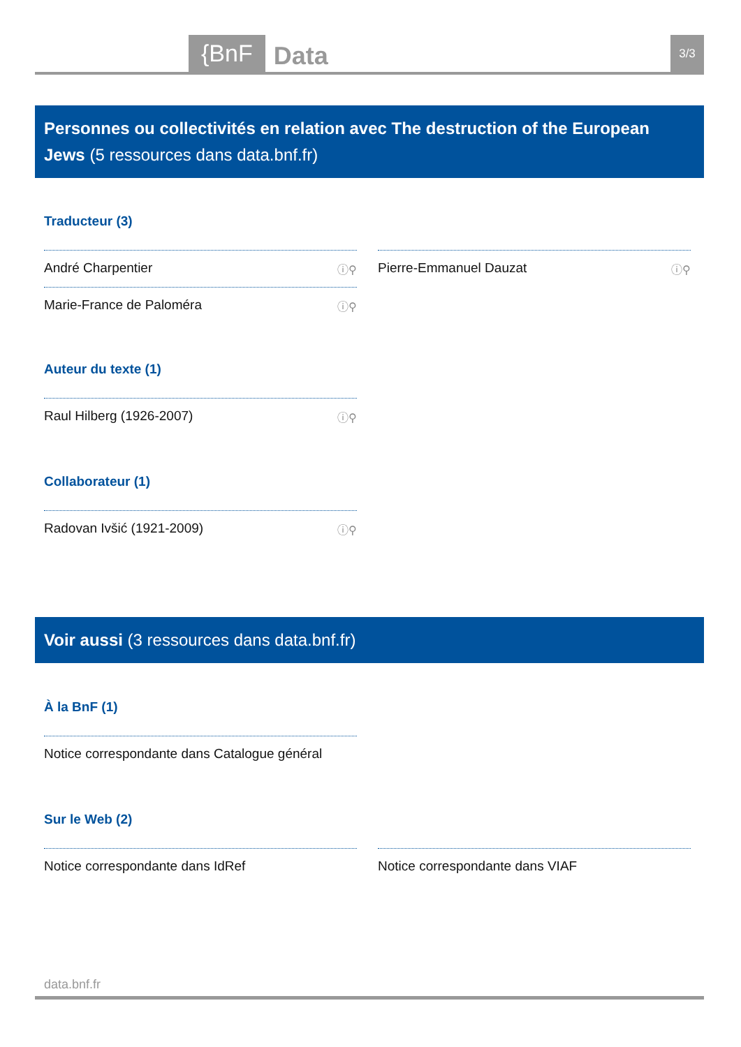{BnF Data 3/3
Personnes ou collectivités en relation avec The destruction of the European Jews (5 ressources dans data.bnf.fr)
Traducteur (3)
André Charpentier ⓘ⚲
Pierre-Emmanuel Dauzat ⓘ⚲
Marie-France de Paloméra ⓘ⚲
Auteur du texte (1)
Raul Hilberg (1926-2007) ⓘ⚲
Collaborateur (1)
Radovan Ivšić (1921-2009) ⓘ⚲
Voir aussi (3 ressources dans data.bnf.fr)
À la BnF (1)
Notice correspondante dans Catalogue général
Sur le Web (2)
Notice correspondante dans IdRef Notice correspondante dans VIAF
data.bnf.fr